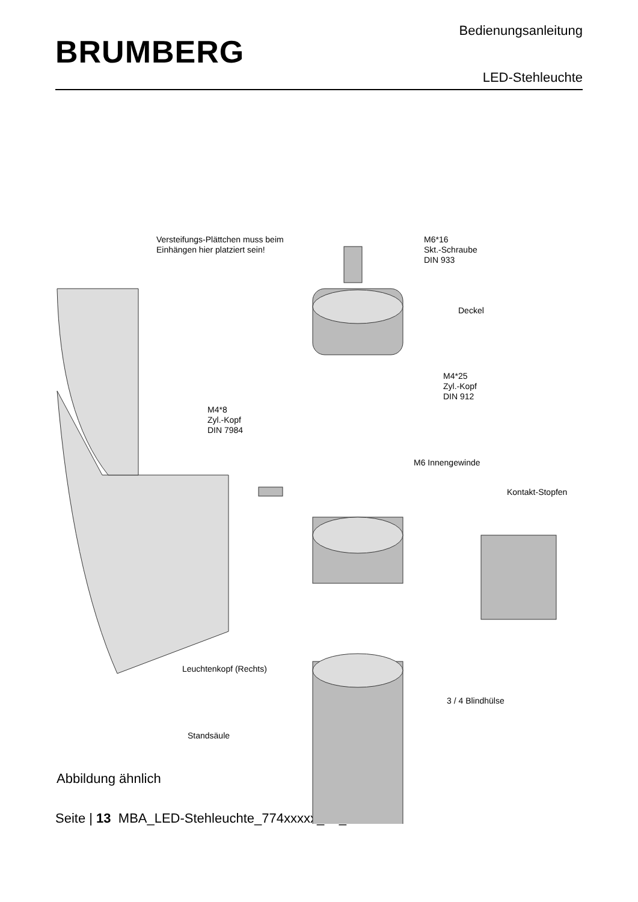BRUMBERG
Bedienungsanleitung
LED-Stehleuchte
Versteifungs-Plättchen muss beim
Einhängen hier platziert sein!
M6*16
Skt.-Schraube
DIN 933
Deckel
M4*25
Zyl.-Kopf
DIN 912
M4*8
Zyl.-Kopf
DIN 7984
M6 Innengewinde
Kontakt-Stopfen
Leuchtenkopf (Rechts)
3 / 4 Blindhülse
Standsäule
Abbildung ähnlich
Seite | 13 MBA_LED-Stehleuchte_774xxxxx_04_2024